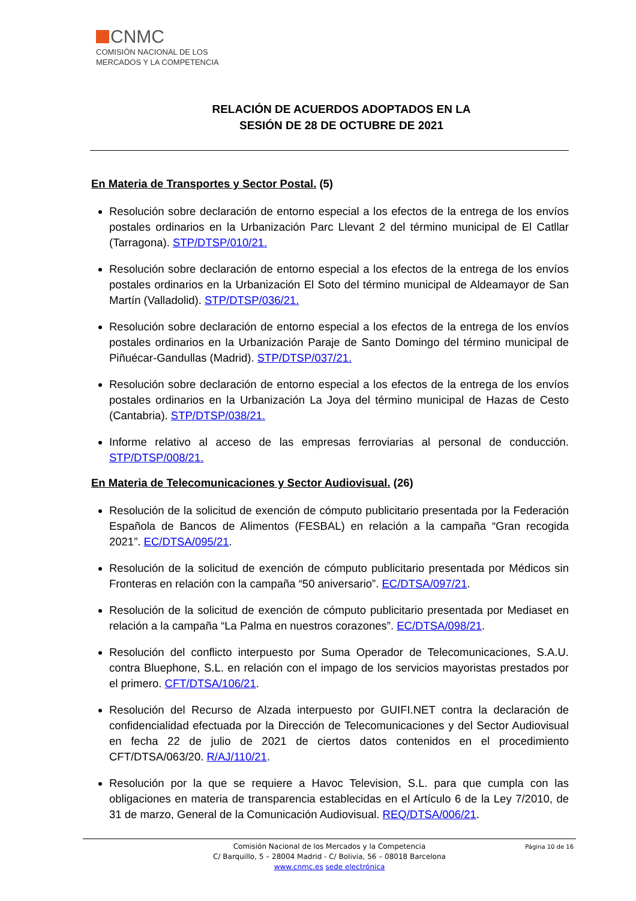CNMC
COMISIÓN NACIONAL DE LOS
MERCADOS Y LA COMPETENCIA
RELACIÓN DE ACUERDOS ADOPTADOS EN LA
SESIÓN DE 28 DE OCTUBRE DE 2021
En Materia de Transportes y Sector Postal. (5)
Resolución sobre declaración de entorno especial a los efectos de la entrega de los envíos postales ordinarios en la Urbanización Parc Llevant 2 del término municipal de El Catllar (Tarragona). STP/DTSP/010/21.
Resolución sobre declaración de entorno especial a los efectos de la entrega de los envíos postales ordinarios en la Urbanización El Soto del término municipal de Aldeamayor de San Martín (Valladolid). STP/DTSP/036/21.
Resolución sobre declaración de entorno especial a los efectos de la entrega de los envíos postales ordinarios en la Urbanización Paraje de Santo Domingo del término municipal de Piñuécar-Gandullas (Madrid). STP/DTSP/037/21.
Resolución sobre declaración de entorno especial a los efectos de la entrega de los envíos postales ordinarios en la Urbanización La Joya del término municipal de Hazas de Cesto (Cantabria). STP/DTSP/038/21.
Informe relativo al acceso de las empresas ferroviarias al personal de conducción. STP/DTSP/008/21.
En Materia de Telecomunicaciones y Sector Audiovisual. (26)
Resolución de la solicitud de exención de cómputo publicitario presentada por la Federación Española de Bancos de Alimentos (FESBAL) en relación a la campaña “Gran recogida 2021”. EC/DTSA/095/21.
Resolución de la solicitud de exención de cómputo publicitario presentada por Médicos sin Fronteras en relación con la campaña “50 aniversario”. EC/DTSA/097/21.
Resolución de la solicitud de exención de cómputo publicitario presentada por Mediaset en relación a la campaña “La Palma en nuestros corazones”. EC/DTSA/098/21.
Resolución del conflicto interpuesto por Suma Operador de Telecomunicaciones, S.A.U. contra Bluephone, S.L. en relación con el impago de los servicios mayoristas prestados por el primero. CFT/DTSA/106/21.
Resolución del Recurso de Alzada interpuesto por GUIFI.NET contra la declaración de confidencialidad efectuada por la Dirección de Telecomunicaciones y del Sector Audiovisual en fecha 22 de julio de 2021 de ciertos datos contenidos en el procedimiento CFT/DTSA/063/20. R/AJ/110/21.
Resolución por la que se requiere a Havoc Television, S.L. para que cumpla con las obligaciones en materia de transparencia establecidas en el Artículo 6 de la Ley 7/2010, de 31 de marzo, General de la Comunicación Audiovisual. REQ/DTSA/006/21.
Página 10 de 16 Comisión Nacional de los Mercados y la Competencia
C/ Barquillo, 5 – 28004 Madrid - C/ Bolivia, 56 – 08018 Barcelona
www.cnmc.es sede electrónica